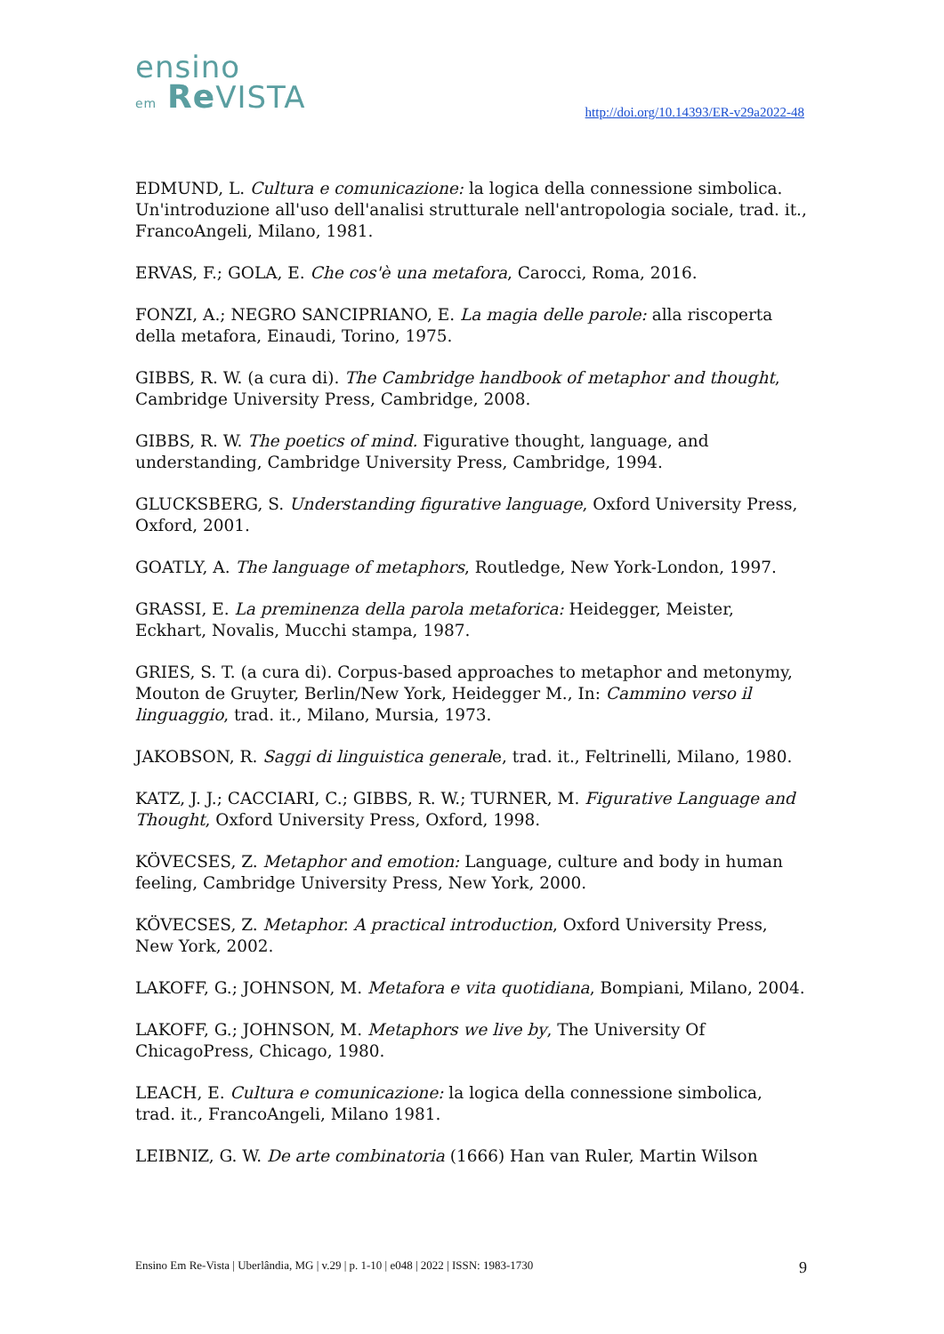ensino
em Re VISTA
http://doi.org/10.14393/ER-v29a2022-48
EDMUND, L. Cultura e comunicazione: la logica della connessione simbolica. Un'introduzione all'uso dell'analisi strutturale nell'antropologia sociale, trad. it., FrancoAngeli, Milano, 1981.
ERVAS, F.; GOLA, E. Che cos'è una metafora, Carocci, Roma, 2016.
FONZI, A.; NEGRO SANCIPRIANO, E. La magia delle parole: alla riscoperta della metafora, Einaudi, Torino, 1975.
GIBBS, R. W. (a cura di). The Cambridge handbook of metaphor and thought, Cambridge University Press, Cambridge, 2008.
GIBBS, R. W. The poetics of mind. Figurative thought, language, and understanding, Cambridge University Press, Cambridge, 1994.
GLUCKSBERG, S. Understanding figurative language, Oxford University Press, Oxford, 2001.
GOATLY, A. The language of metaphors, Routledge, New York-London, 1997.
GRASSI, E. La preminenza della parola metaforica: Heidegger, Meister, Eckhart, Novalis, Mucchi stampa, 1987.
GRIES, S. T. (a cura di). Corpus-based approaches to metaphor and metonymy, Mouton de Gruyter, Berlin/New York, Heidegger M., In: Cammino verso il linguaggio, trad. it., Milano, Mursia, 1973.
JAKOBSON, R. Saggi di linguistica generale, trad. it., Feltrinelli, Milano, 1980.
KATZ, J. J.; CACCIARI, C.; GIBBS, R. W.; TURNER, M. Figurative Language and Thought, Oxford University Press, Oxford, 1998.
KÖVECSES, Z. Metaphor and emotion: Language, culture and body in human feeling, Cambridge University Press, New York, 2000.
KÖVECSES, Z. Metaphor. A practical introduction, Oxford University Press, New York, 2002.
LAKOFF, G.; JOHNSON, M. Metafora e vita quotidiana, Bompiani, Milano, 2004.
LAKOFF, G.; JOHNSON, M. Metaphors we live by, The University Of ChicagoPress, Chicago, 1980.
LEACH, E. Cultura e comunicazione: la logica della connessione simbolica, trad. it., FrancoAngeli, Milano 1981.
LEIBNIZ, G. W. De arte combinatoria (1666) Han van Ruler, Martin Wilson
Ensino Em Re-Vista | Uberlândia, MG | v.29 | p. 1-10 | e048 | 2022 | ISSN: 1983-1730 9